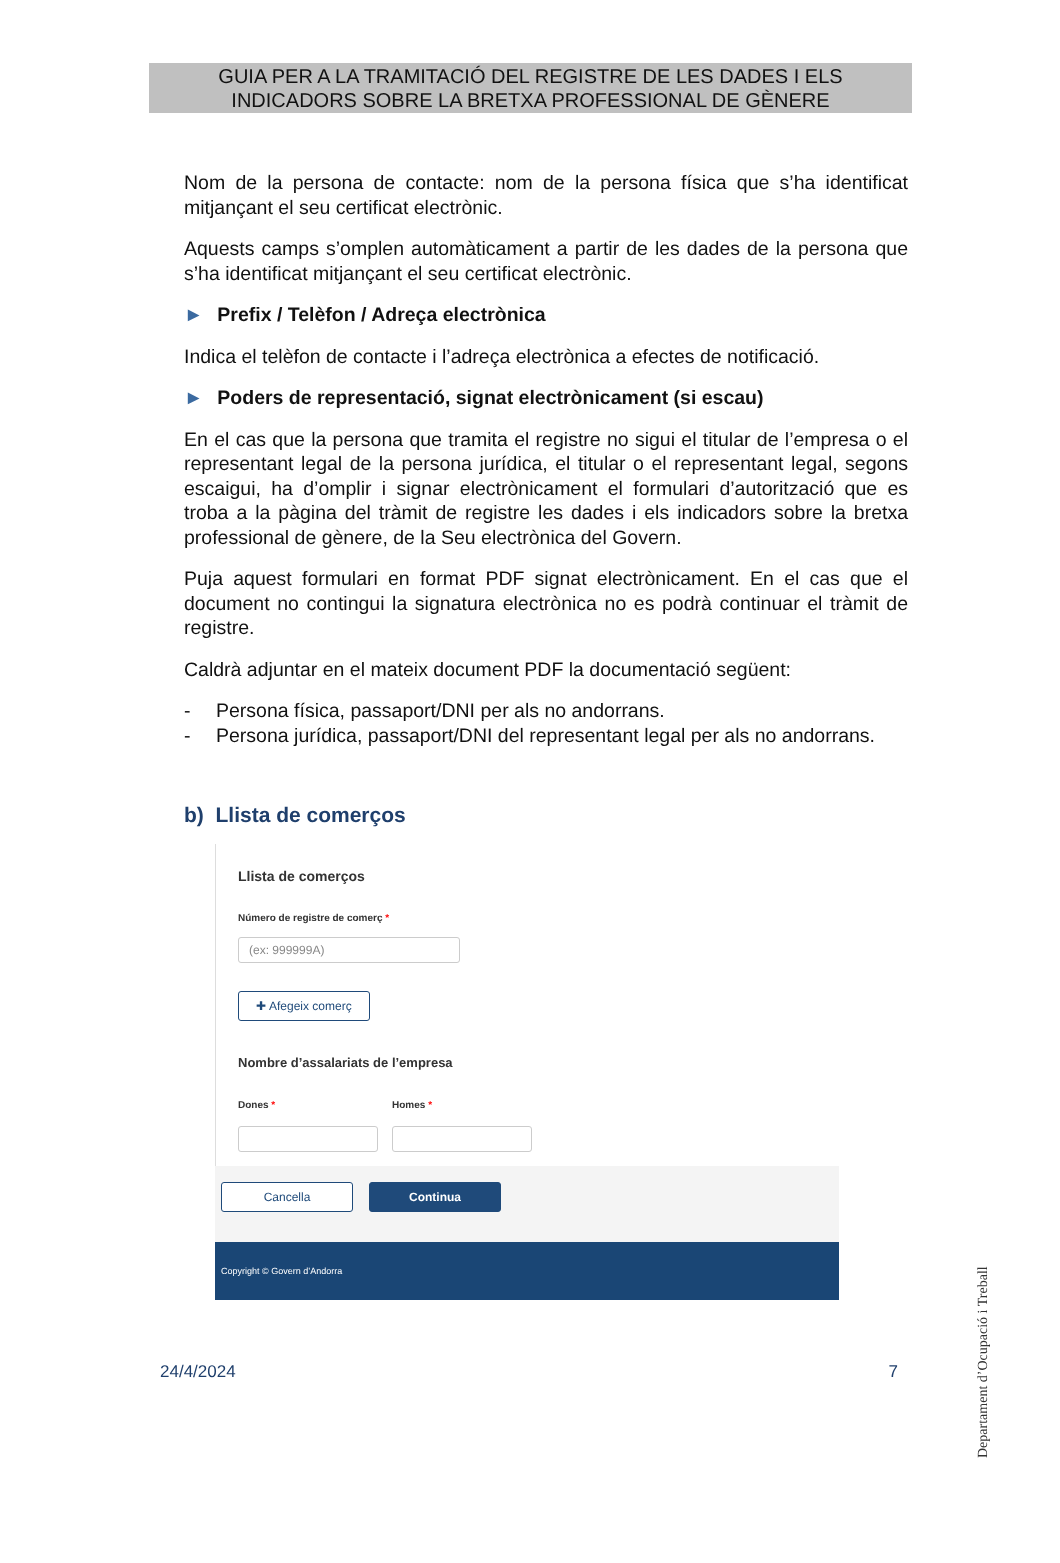GUIA PER A LA TRAMITACIÓ DEL REGISTRE DE LES DADES I ELS
INDICADORS SOBRE LA BRETXA PROFESSIONAL DE GÈNERE
Nom de la persona de contacte: nom de la persona física que s’ha identificat mitjançant el seu certificat electrònic.
Aquests camps s’omplen automàticament a partir de les dades de la persona que s’ha identificat mitjançant el seu certificat electrònic.
► Prefix / Telèfon / Adreça electrònica
Indica el telèfon de contacte i l’adreça electrònica a efectes de notificació.
► Poders de representació, signat electrònicament (si escau)
En el cas que la persona que tramita el registre no sigui el titular de l’empresa o el representant legal de la persona jurídica, el titular o el representant legal, segons escaigui, ha d’omplir i signar electrònicament el formulari d’autorització que es troba a la pàgina del tràmit de registre les dades i els indicadors sobre la bretxa professional de gènere, de la Seu electrònica del Govern.
Puja aquest formulari en format PDF signat electrònicament. En el cas que el document no contingui la signatura electrònica no es podrà continuar el tràmit de registre.
Caldrà adjuntar en el mateix document PDF la documentació següent:
- Persona física, passaport/DNI per als no andorrans.
- Persona jurídica, passaport/DNI del representant legal per als no andorrans.
b) Llista de comerços
Llista de comerços
Número de registre de comerç *
(ex: 999999A)
✚ Afegeix comerç
Nombre d’assalariats de l’empresa
Dones * Homes *
Cancella Continua
Copyright © Govern d’Andorra
24/4/2024 7
Departament d’Ocupació i Treball